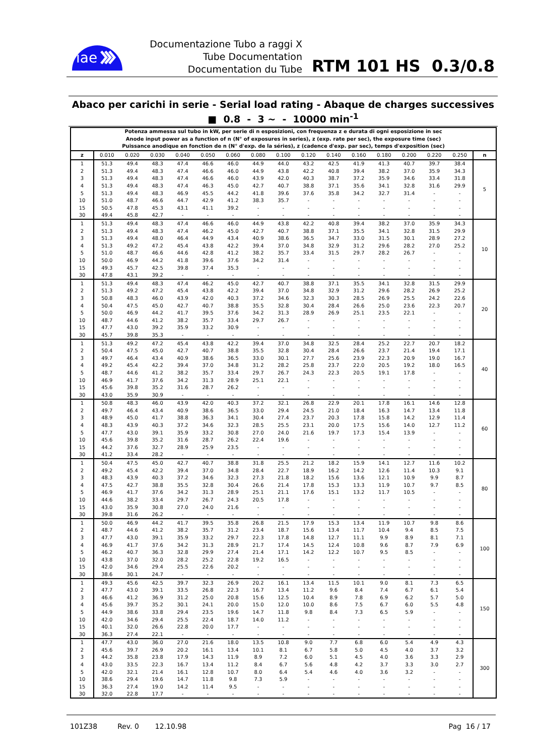iae
Documentazione Tubo a raggi X
Tube Documentation
Documentation du Tube
RTM 101 HS 0.3/0.8
Abaco per carichi in serie - Serial load rating - Abaque de charges successives
■ 0.8 - 3 ~ - 10000 min<sup>-1</sup>
| Potenza ammessa sul tubo in kW, per serie di n esposizioni, con frequenza z e durata di ogni esposizione in sec Anode input power as a function of n (N° of exposures in series), z (exp. rate per sec), the exposure time (sec) Puissance anodique en fonction de n (N° d'exp. de la séries), z (cadence d'exp. par sec), temps d'exposition (sec) | | | | | | | | | | | | | | | | |
| z | 0.010 | 0.020 | 0.030 | 0.040 | 0.050 | 0.060 | 0.080 | 0.100 | 0.120 | 0.140 | 0.160 | 0.180 | 0.200 | 0.220 | 0.250 | n |
| 1 | 51.3 | 49.4 | 48.3 | 47.4 | 46.6 | 46.0 | 44.9 | 44.0 | 43.2 | 42.5 | 41.9 | 41.3 | 40.7 | 39.7 | 38.4 | 5 |
| 2 | 51.3 | 49.4 | 48.3 | 47.4 | 46.6 | 46.0 | 44.9 | 43.8 | 42.2 | 40.8 | 39.4 | 38.2 | 37.0 | 35.9 | 34.3 | |
| 3 | 51.3 | 49.4 | 48.3 | 47.4 | 46.6 | 46.0 | 43.9 | 42.0 | 40.3 | 38.7 | 37.2 | 35.9 | 34.6 | 33.4 | 31.8 | |
| 4 | 51.3 | 49.4 | 48.3 | 47.4 | 46.3 | 45.0 | 42.7 | 40.7 | 38.8 | 37.1 | 35.6 | 34.1 | 32.8 | 31.6 | 29.9 | |
| 5 | 51.3 | 49.4 | 48.3 | 46.9 | 45.5 | 44.2 | 41.8 | 39.6 | 37.6 | 35.8 | 34.2 | 32.7 | 31.4 | - | - | |
| 10 | 51.0 | 48.7 | 46.6 | 44.7 | 42.9 | 41.2 | 38.3 | 35.7 | - | - | - | - | - | - | - | |
| 15 | 50.5 | 47.8 | 45.3 | 43.1 | 41.1 | 39.2 | - | - | - | - | - | - | - | - | - | |
| 30 | 49.4 | 45.8 | 42.7 | - | - | - | - | - | - | - | - | - | - | - | - | |
| 1 | 51.3 | 49.4 | 48.3 | 47.4 | 46.6 | 46.0 | 44.9 | 43.8 | 42.2 | 40.8 | 39.4 | 38.2 | 37.0 | 35.9 | 34.3 | 10 |
| 2 | 51.3 | 49.4 | 48.3 | 47.4 | 46.2 | 45.0 | 42.7 | 40.7 | 38.8 | 37.1 | 35.5 | 34.1 | 32.8 | 31.5 | 29.9 | |
| 3 | 51.3 | 49.4 | 48.0 | 46.4 | 44.9 | 43.4 | 40.9 | 38.6 | 36.5 | 34.7 | 33.0 | 31.5 | 30.1 | 28.9 | 27.2 | |
| 4 | 51.3 | 49.2 | 47.2 | 45.4 | 43.8 | 42.2 | 39.4 | 37.0 | 34.8 | 32.9 | 31.2 | 29.6 | 28.2 | 27.0 | 25.2 | |
| 5 | 51.0 | 48.7 | 46.6 | 44.6 | 42.8 | 41.2 | 38.2 | 35.7 | 33.4 | 31.5 | 29.7 | 28.2 | 26.7 | - | - | |
| 10 | 50.0 | 46.9 | 44.2 | 41.8 | 39.6 | 37.6 | 34.2 | 31.4 | - | - | - | - | - | - | - | |
| 15 | 49.3 | 45.7 | 42.5 | 39.8 | 37.4 | 35.3 | - | - | - | - | - | - | - | - | - | |
| 30 | 47.8 | 43.1 | 39.2 | - | - | - | - | - | - | - | - | - | - | - | - | |
| 1 | 51.3 | 49.4 | 48.3 | 47.4 | 46.2 | 45.0 | 42.7 | 40.7 | 38.8 | 37.1 | 35.5 | 34.1 | 32.8 | 31.5 | 29.9 | 20 |
| 2 | 51.3 | 49.2 | 47.2 | 45.4 | 43.8 | 42.2 | 39.4 | 37.0 | 34.8 | 32.9 | 31.2 | 29.6 | 28.2 | 26.9 | 25.2 | |
| 3 | 50.8 | 48.3 | 46.0 | 43.9 | 42.0 | 40.3 | 37.2 | 34.6 | 32.3 | 30.3 | 28.5 | 26.9 | 25.5 | 24.2 | 22.6 | |
| 4 | 50.4 | 47.5 | 45.0 | 42.7 | 40.7 | 38.8 | 35.5 | 32.8 | 30.4 | 28.4 | 26.6 | 25.0 | 23.6 | 22.3 | 20.7 | |
| 5 | 50.0 | 46.9 | 44.2 | 41.7 | 39.5 | 37.6 | 34.2 | 31.3 | 28.9 | 26.9 | 25.1 | 23.5 | 22.1 | - | - | |
| 10 | 48.7 | 44.6 | 41.2 | 38.2 | 35.7 | 33.4 | 29.7 | 26.7 | - | - | - | - | - | - | - | |
| 15 | 47.7 | 43.0 | 39.2 | 35.9 | 33.2 | 30.9 | - | - | - | - | - | - | - | - | - | |
| 30 | 45.7 | 39.8 | 35.3 | - | - | - | - | - | - | - | - | - | - | - | - | |
| 1 | 51.3 | 49.2 | 47.2 | 45.4 | 43.8 | 42.2 | 39.4 | 37.0 | 34.8 | 32.5 | 28.4 | 25.2 | 22.7 | 20.7 | 18.2 | 40 |
| 2 | 50.4 | 47.5 | 45.0 | 42.7 | 40.7 | 38.8 | 35.5 | 32.8 | 30.4 | 28.4 | 26.6 | 23.7 | 21.4 | 19.4 | 17.1 | |
| 3 | 49.7 | 46.4 | 43.4 | 40.9 | 38.6 | 36.5 | 33.0 | 30.1 | 27.7 | 25.6 | 23.9 | 22.3 | 20.9 | 19.0 | 16.7 | |
| 4 | 49.2 | 45.4 | 42.2 | 39.4 | 37.0 | 34.8 | 31.2 | 28.2 | 25.8 | 23.7 | 22.0 | 20.5 | 19.2 | 18.0 | 16.5 | |
| 5 | 48.7 | 44.6 | 41.2 | 38.2 | 35.7 | 33.4 | 29.7 | 26.7 | 24.3 | 22.3 | 20.5 | 19.1 | 17.8 | - | - | |
| 10 | 46.9 | 41.7 | 37.6 | 34.2 | 31.3 | 28.9 | 25.1 | 22.1 | - | - | - | - | - | - | - | |
| 15 | 45.6 | 39.8 | 35.2 | 31.6 | 28.7 | 26.2 | - | - | - | - | - | - | - | - | - | |
| 30 | 43.0 | 35.9 | 30.9 | - | - | - | - | - | - | - | - | - | - | - | - | |
| 1 | 50.8 | 48.3 | 46.0 | 43.9 | 42.0 | 40.3 | 37.2 | 32.1 | 26.8 | 22.9 | 20.1 | 17.8 | 16.1 | 14.6 | 12.8 | 60 |
| 2 | 49.7 | 46.4 | 43.4 | 40.9 | 38.6 | 36.5 | 33.0 | 29.4 | 24.5 | 21.0 | 18.4 | 16.3 | 14.7 | 13.4 | 11.8 | |
| 3 | 48.9 | 45.0 | 41.7 | 38.8 | 36.3 | 34.1 | 30.4 | 27.4 | 23.7 | 20.3 | 17.8 | 15.8 | 14.2 | 12.9 | 11.4 | |
| 4 | 48.3 | 43.9 | 40.3 | 37.2 | 34.6 | 32.3 | 28.5 | 25.5 | 23.1 | 20.0 | 17.5 | 15.6 | 14.0 | 12.7 | 11.2 | |
| 5 | 47.7 | 43.0 | 39.1 | 35.9 | 33.2 | 30.8 | 27.0 | 24.0 | 21.6 | 19.7 | 17.3 | 15.4 | 13.9 | - | - | |
| 10 | 45.6 | 39.8 | 35.2 | 31.6 | 28.7 | 26.2 | 22.4 | 19.6 | - | - | - | - | - | - | - | |
| 15 | 44.2 | 37.6 | 32.7 | 28.9 | 25.9 | 23.5 | - | - | - | - | - | - | - | - | - | |
| 30 | 41.2 | 33.4 | 28.2 | - | - | - | - | - | - | - | - | - | - | - | - | |
| 1 | 50.4 | 47.5 | 45.0 | 42.7 | 40.7 | 38.8 | 31.8 | 25.5 | 21.2 | 18.2 | 15.9 | 14.1 | 12.7 | 11.6 | 10.2 | 80 |
| 2 | 49.2 | 45.4 | 42.2 | 39.4 | 37.0 | 34.8 | 28.4 | 22.7 | 18.9 | 16.2 | 14.2 | 12.6 | 11.4 | 10.3 | 9.1 | |
| 3 | 48.3 | 43.9 | 40.3 | 37.2 | 34.6 | 32.3 | 27.3 | 21.8 | 18.2 | 15.6 | 13.6 | 12.1 | 10.9 | 9.9 | 8.7 | |
| 4 | 47.5 | 42.7 | 38.8 | 35.5 | 32.8 | 30.4 | 26.6 | 21.4 | 17.8 | 15.3 | 13.3 | 11.9 | 10.7 | 9.7 | 8.5 | |
| 5 | 46.9 | 41.7 | 37.6 | 34.2 | 31.3 | 28.9 | 25.1 | 21.1 | 17.6 | 15.1 | 13.2 | 11.7 | 10.5 | - | - | |
| 10 | 44.6 | 38.2 | 33.4 | 29.7 | 26.7 | 24.3 | 20.5 | 17.8 | - | - | - | - | - | - | - | |
| 15 | 43.0 | 35.9 | 30.8 | 27.0 | 24.0 | 21.6 | - | - | - | - | - | - | - | - | - | |
| 30 | 39.8 | 31.6 | 26.2 | - | - | - | - | - | - | - | - | - | - | - | - | |
| 1 | 50.0 | 46.9 | 44.2 | 41.7 | 39.5 | 35.8 | 26.8 | 21.5 | 17.9 | 15.3 | 13.4 | 11.9 | 10.7 | 9.8 | 8.6 | 100 |
| 2 | 48.7 | 44.6 | 41.2 | 38.2 | 35.7 | 31.2 | 23.4 | 18.7 | 15.6 | 13.4 | 11.7 | 10.4 | 9.4 | 8.5 | 7.5 | |
| 3 | 47.7 | 43.0 | 39.1 | 35.9 | 33.2 | 29.7 | 22.3 | 17.8 | 14.8 | 12.7 | 11.1 | 9.9 | 8.9 | 8.1 | 7.1 | |
| 4 | 46.9 | 41.7 | 37.6 | 34.2 | 31.3 | 28.9 | 21.7 | 17.4 | 14.5 | 12.4 | 10.8 | 9.6 | 8.7 | 7.9 | 6.9 | |
| 5 | 46.2 | 40.7 | 36.3 | 32.8 | 29.9 | 27.4 | 21.4 | 17.1 | 14.2 | 12.2 | 10.7 | 9.5 | 8.5 | - | - | |
| 10 | 43.8 | 37.0 | 32.0 | 28.2 | 25.2 | 22.8 | 19.2 | 16.5 | - | - | - | - | - | - | - | |
| 15 | 42.0 | 34.6 | 29.4 | 25.5 | 22.6 | 20.2 | - | - | - | - | - | - | - | - | - | |
| 30 | 38.6 | 30.1 | 24.7 | - | - | - | - | - | - | - | - | - | - | - | - | |
| 1 | 49.3 | 45.6 | 42.5 | 39.7 | 32.3 | 26.9 | 20.2 | 16.1 | 13.4 | 11.5 | 10.1 | 9.0 | 8.1 | 7.3 | 6.5 | 150 |
| 2 | 47.7 | 43.0 | 39.1 | 33.5 | 26.8 | 22.3 | 16.7 | 13.4 | 11.2 | 9.6 | 8.4 | 7.4 | 6.7 | 6.1 | 5.4 | |
| 3 | 46.6 | 41.2 | 36.9 | 31.2 | 25.0 | 20.8 | 15.6 | 12.5 | 10.4 | 8.9 | 7.8 | 6.9 | 6.2 | 5.7 | 5.0 | |
| 4 | 45.6 | 39.7 | 35.2 | 30.1 | 24.1 | 20.0 | 15.0 | 12.0 | 10.0 | 8.6 | 7.5 | 6.7 | 6.0 | 5.5 | 4.8 | |
| 5 | 44.9 | 38.6 | 33.8 | 29.4 | 23.5 | 19.6 | 14.7 | 11.8 | 9.8 | 8.4 | 7.3 | 6.5 | 5.9 | - | - | |
| 10 | 42.0 | 34.6 | 29.4 | 25.5 | 22.4 | 18.7 | 14.0 | 11.2 | - | - | - | - | - | - | - | |
| 15 | 40.1 | 32.0 | 26.6 | 22.8 | 20.0 | 17.7 | - | - | - | - | - | - | - | - | - | |
| 30 | 36.3 | 27.4 | 22.1 | - | - | - | - | - | - | - | - | - | - | - | - | |
| 1 | 47.7 | 43.0 | 36.0 | 27.0 | 21.6 | 18.0 | 13.5 | 10.8 | 9.0 | 7.7 | 6.8 | 6.0 | 5.4 | 4.9 | 4.3 | 300 |
| 2 | 45.6 | 39.7 | 26.9 | 20.2 | 16.1 | 13.4 | 10.1 | 8.1 | 6.7 | 5.8 | 5.0 | 4.5 | 4.0 | 3.7 | 3.2 | |
| 3 | 44.2 | 35.8 | 23.8 | 17.9 | 14.3 | 11.9 | 8.9 | 7.2 | 6.0 | 5.1 | 4.5 | 4.0 | 3.6 | 3.3 | 2.9 | |
| 4 | 43.0 | 33.5 | 22.3 | 16.7 | 13.4 | 11.2 | 8.4 | 6.7 | 5.6 | 4.8 | 4.2 | 3.7 | 3.3 | 3.0 | 2.7 | |
| 5 | 42.0 | 32.1 | 21.4 | 16.1 | 12.8 | 10.7 | 8.0 | 6.4 | 5.4 | 4.6 | 4.0 | 3.6 | 3.2 | - | - | |
| 10 | 38.6 | 29.4 | 19.6 | 14.7 | 11.8 | 9.8 | 7.3 | 5.9 | - | - | - | - | - | - | - | |
| 15 | 36.3 | 27.4 | 19.0 | 14.2 | 11.4 | 9.5 | - | - | - | - | - | - | - | - | - | |
| 30 | 32.0 | 22.8 | 17.7 | - | - | - | - | - | - | - | - | - | - | - | - | |
101Z38 Rev. 0 12.10.98 Pag 16 / 17